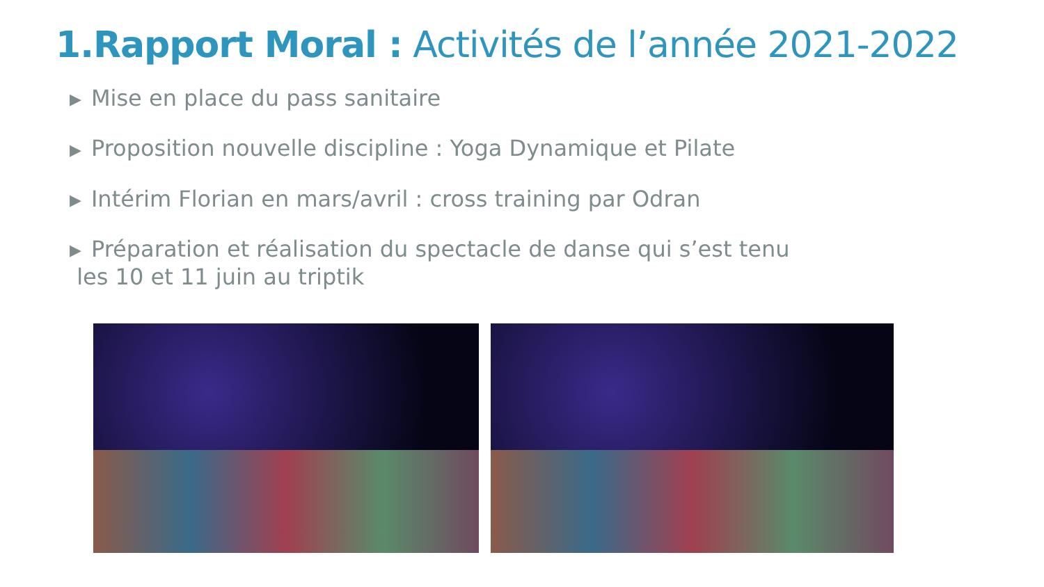1.Rapport Moral : Activités de l’année 2021-2022
▶ Mise en place du pass sanitaire
▶ Proposition nouvelle discipline : Yoga Dynamique et Pilate
▶ Intérim Florian en mars/avril : cross training par Odran
▶ Préparation et réalisation du spectacle de danse qui s’est tenu
les 10 et 11 juin au triptik